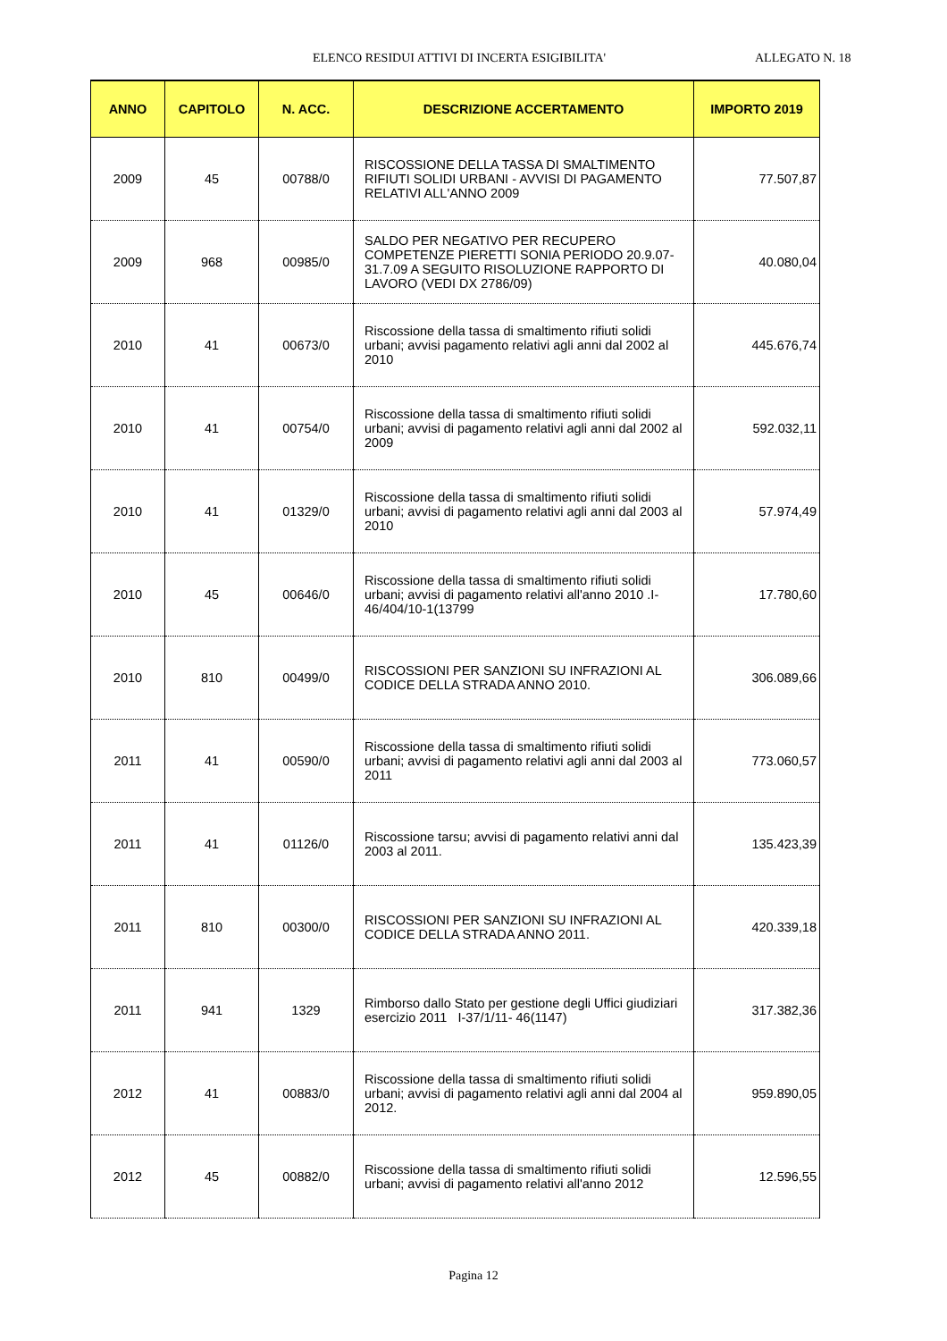ELENCO RESIDUI ATTIVI DI INCERTA ESIGIBILITA' ALLEGATO N. 18
| ANNO | CAPITOLO | N. ACC. | DESCRIZIONE ACCERTAMENTO | IMPORTO 2019 |
| --- | --- | --- | --- | --- |
| 2009 | 45 | 00788/0 | RISCOSSIONE DELLA TASSA DI SMALTIMENTO RIFIUTI SOLIDI URBANI - AVVISI DI PAGAMENTO RELATIVI ALL'ANNO 2009 | 77.507,87 |
| 2009 | 968 | 00985/0 | SALDO PER NEGATIVO PER RECUPERO COMPETENZE PIERETTI SONIA PERIODO 20.9.07-31.7.09 A SEGUITO RISOLUZIONE RAPPORTO DI LAVORO (VEDI DX 2786/09) | 40.080,04 |
| 2010 | 41 | 00673/0 | Riscossione della tassa di smaltimento rifiuti solidi urbani; avvisi pagamento relativi agli anni dal 2002 al 2010 | 445.676,74 |
| 2010 | 41 | 00754/0 | Riscossione della tassa di smaltimento rifiuti solidi urbani; avvisi di pagamento relativi agli anni dal 2002 al 2009 | 592.032,11 |
| 2010 | 41 | 01329/0 | Riscossione della tassa di smaltimento rifiuti solidi urbani; avvisi di pagamento relativi agli anni dal 2003 al 2010 | 57.974,49 |
| 2010 | 45 | 00646/0 | Riscossione della tassa di smaltimento rifiuti solidi urbani; avvisi di pagamento relativi all'anno 2010 .I-46/404/10-1(13799 | 17.780,60 |
| 2010 | 810 | 00499/0 | RISCOSSIONI PER SANZIONI SU INFRAZIONI AL CODICE DELLA STRADA ANNO 2010. | 306.089,66 |
| 2011 | 41 | 00590/0 | Riscossione della tassa di smaltimento rifiuti solidi urbani; avvisi di pagamento relativi agli anni dal 2003 al 2011 | 773.060,57 |
| 2011 | 41 | 01126/0 | Riscossione tarsu; avvisi di pagamento relativi anni dal 2003 al 2011. | 135.423,39 |
| 2011 | 810 | 00300/0 | RISCOSSIONI PER SANZIONI SU INFRAZIONI AL CODICE DELLA STRADA ANNO 2011. | 420.339,18 |
| 2011 | 941 | 1329 | Rimborso dallo Stato per gestione degli Uffici giudiziari esercizio 2011 I-37/1/11- 46(1147) | 317.382,36 |
| 2012 | 41 | 00883/0 | Riscossione della tassa di smaltimento rifiuti solidi urbani; avvisi di pagamento relativi agli anni dal 2004 al 2012. | 959.890,05 |
| 2012 | 45 | 00882/0 | Riscossione della tassa di smaltimento rifiuti solidi urbani; avvisi di pagamento relativi all'anno 2012 | 12.596,55 |
Pagina 12